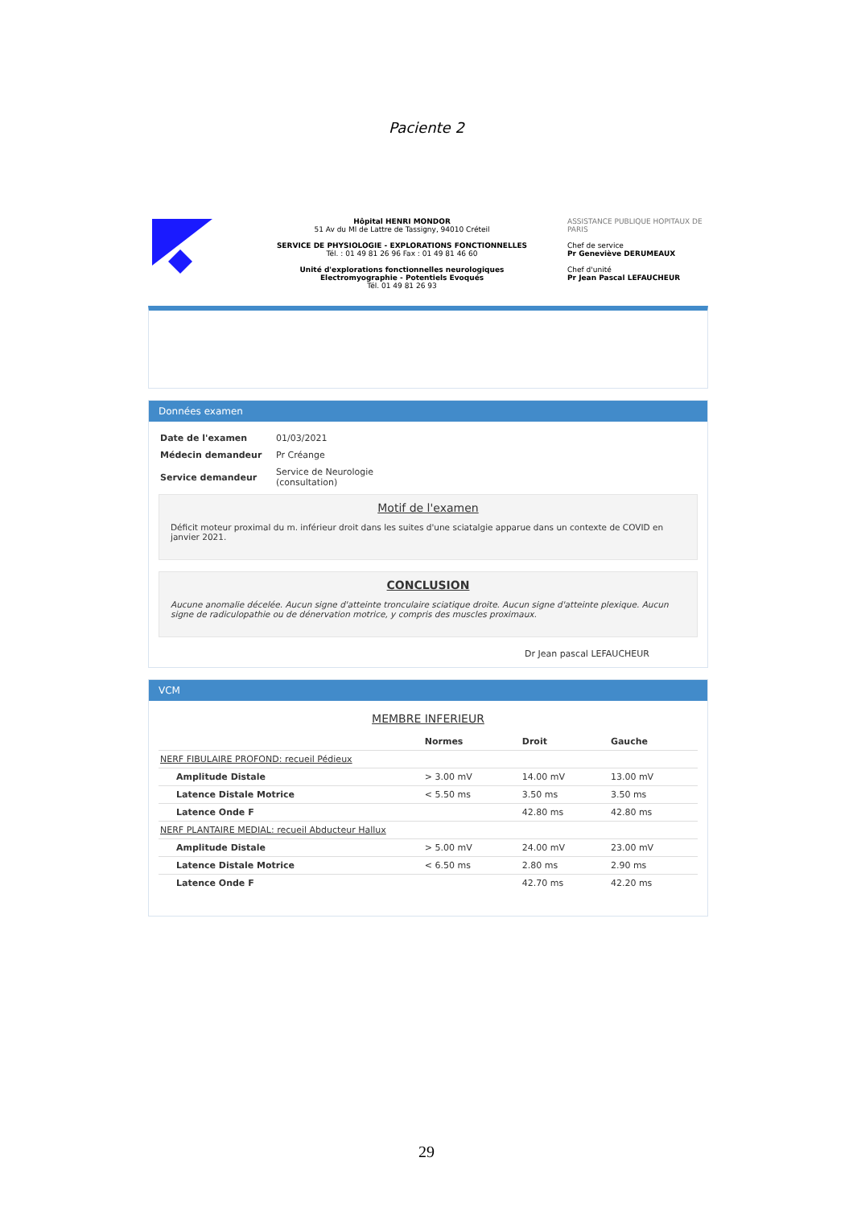Paciente 2
Hôpital HENRI MONDOR
51 Av du Ml de Lattre de Tassigny, 94010 Créteil
SERVICE DE PHYSIOLOGIE - EXPLORATIONS FONCTIONNELLES
Tél. : 01 49 81 26 96 Fax : 01 49 81 46 60
Unité d'explorations fonctionnelles neurologiques
Electromyographie - Potentiels Evoqués
Tél. 01 49 81 26 93
ASSISTANCE PUBLIQUE HOPITAUX DE PARIS
Chef de service
Pr Geneviève DERUMEAUX
Chef d'unité
Pr Jean Pascal LEFAUCHEUR
Données examen
| Date de l'examen | 01/03/2021 |
| Médecin demandeur | Pr Créange |
| Service demandeur | Service de Neurologie (consultation) |
Motif de l'examen
Déficit moteur proximal du m. inférieur droit dans les suites d'une sciatalgie apparue dans un contexte de COVID en janvier 2021.
CONCLUSION
Aucune anomalie décelée. Aucun signe d'atteinte tronculaire sciatique droite. Aucun signe d'atteinte plexique. Aucun signe de radiculopathie ou de dénervation motrice, y compris des muscles proximaux.
Dr Jean pascal LEFAUCHEUR
VCM
MEMBRE INFERIEUR
| | Normes | Droit | Gauche |
| --- | --- | --- | --- |
| NERF FIBULAIRE PROFOND: recueil Pédieux | | | |
| Amplitude Distale | > 3.00 mV | 14.00 mV | 13.00 mV |
| Latence Distale Motrice | < 5.50 ms | 3.50 ms | 3.50 ms |
| Latence Onde F | | 42.80 ms | 42.80 ms |
| NERF PLANTAIRE MEDIAL: recueil Abducteur Hallux | | | |
| Amplitude Distale | > 5.00 mV | 24.00 mV | 23.00 mV |
| Latence Distale Motrice | < 6.50 ms | 2.80 ms | 2.90 ms |
| Latence Onde F | | 42.70 ms | 42.20 ms |
29